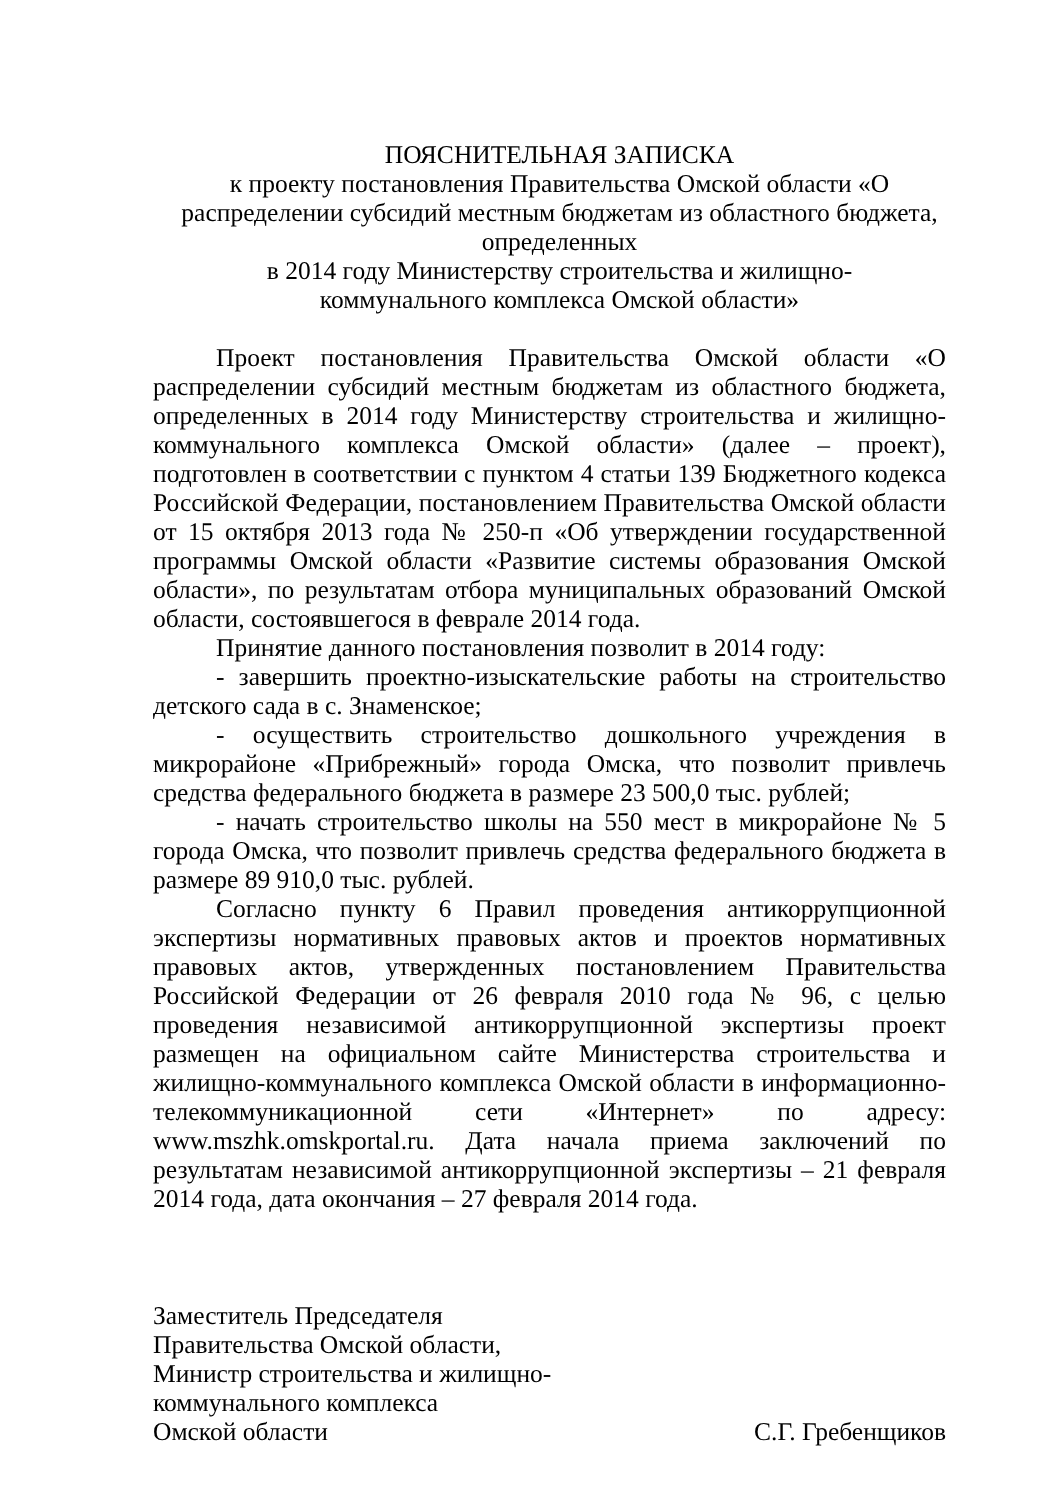ПОЯСНИТЕЛЬНАЯ ЗАПИСКА
к проекту постановления Правительства Омской области «О распределении субсидий местным бюджетам из областного бюджета, определенных
в 2014 году Министерству строительства и жилищно-
коммунального комплекса Омской области»
Проект постановления Правительства Омской области «О распределении субсидий местным бюджетам из областного бюджета, определенных в 2014 году Министерству строительства и жилищно-коммунального комплекса Омской области» (далее – проект), подготовлен в соответствии с пунктом 4 статьи 139 Бюджетного кодекса Российской Федерации, постановлением Правительства Омской области от 15 октября 2013 года № 250-п «Об утверждении государственной программы Омской области «Развитие системы образования Омской области», по результатам отбора муниципальных образований Омской области, состоявшегося в феврале 2014 года.
Принятие данного постановления позволит в 2014 году:
- завершить проектно-изыскательские работы на строительство детского сада в с. Знаменское;
- осуществить строительство дошкольного учреждения в микрорайоне «Прибрежный» города Омска, что позволит привлечь средства федерального бюджета в размере 23 500,0 тыс. рублей;
- начать строительство школы на 550 мест в микрорайоне № 5 города Омска, что позволит привлечь средства федерального бюджета в размере 89 910,0 тыс. рублей.
Согласно пункту 6 Правил проведения антикоррупционной экспертизы нормативных правовых актов и проектов нормативных правовых актов, утвержденных постановлением Правительства Российской Федерации от 26 февраля 2010 года № 96, с целью проведения независимой антикоррупционной экспертизы проект размещен на официальном сайте Министерства строительства и жилищно-коммунального комплекса Омской области в информационно-телекоммуникационной сети «Интернет» по адресу: www.mszhk.omskportal.ru. Дата начала приема заключений по результатам независимой антикоррупционной экспертизы – 21 февраля 2014 года, дата окончания – 27 февраля 2014 года.
Заместитель Председателя
Правительства Омской области,
Министр строительства и жилищно-
коммунального комплекса
Омской области С.Г. Гребенщиков